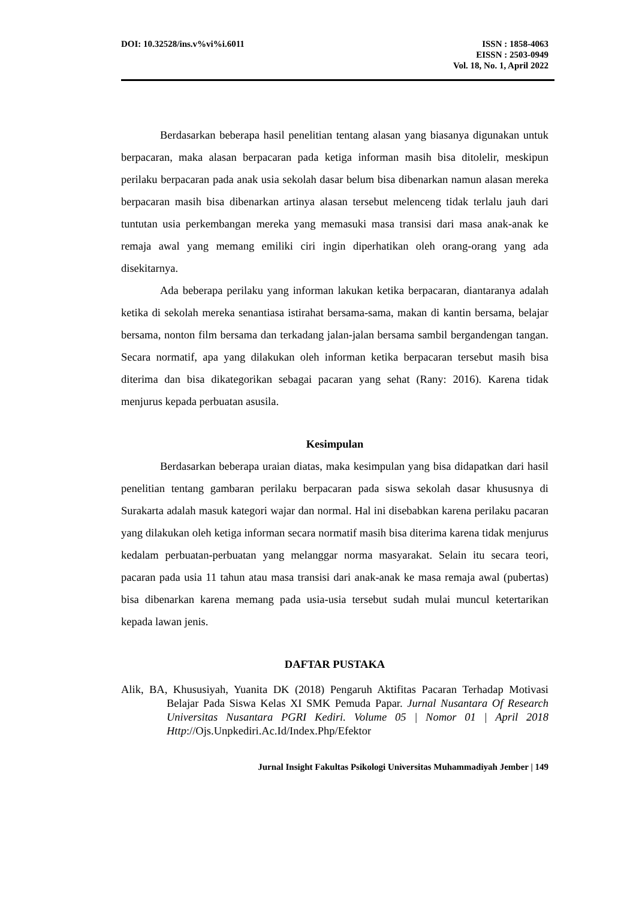DOI: 10.32528/ins.v%vi%i.6011 ISSN : 1858-4063
EISSN : 2503-0949
Vol. 18, No. 1, April 2022
Berdasarkan beberapa hasil penelitian tentang alasan yang biasanya digunakan untuk berpacaran, maka alasan berpacaran pada ketiga informan masih bisa ditolelir, meskipun perilaku berpacaran pada anak usia sekolah dasar belum bisa dibenarkan namun alasan mereka berpacaran masih bisa dibenarkan artinya alasan tersebut melenceng tidak terlalu jauh dari tuntutan usia perkembangan mereka yang memasuki masa transisi dari masa anak-anak ke remaja awal yang memang emiliki ciri ingin diperhatikan oleh orang-orang yang ada disekitarnya.
Ada beberapa perilaku yang informan lakukan ketika berpacaran, diantaranya adalah ketika di sekolah mereka senantiasa istirahat bersama-sama, makan di kantin bersama, belajar bersama, nonton film bersama dan terkadang jalan-jalan bersama sambil bergandengan tangan. Secara normatif, apa yang dilakukan oleh informan ketika berpacaran tersebut masih bisa diterima dan bisa dikategorikan sebagai pacaran yang sehat (Rany: 2016). Karena tidak menjurus kepada perbuatan asusila.
Kesimpulan
Berdasarkan beberapa uraian diatas, maka kesimpulan yang bisa didapatkan dari hasil penelitian tentang gambaran perilaku berpacaran pada siswa sekolah dasar khususnya di Surakarta adalah masuk kategori wajar dan normal. Hal ini disebabkan karena perilaku pacaran yang dilakukan oleh ketiga informan secara normatif masih bisa diterima karena tidak menjurus kedalam perbuatan-perbuatan yang melanggar norma masyarakat. Selain itu secara teori, pacaran pada usia 11 tahun atau masa transisi dari anak-anak ke masa remaja awal (pubertas) bisa dibenarkan karena memang pada usia-usia tersebut sudah mulai muncul ketertarikan kepada lawan jenis.
DAFTAR PUSTAKA
Alik, BA, Khususiyah, Yuanita DK (2018) Pengaruh Aktifitas Pacaran Terhadap Motivasi Belajar Pada Siswa Kelas XI SMK Pemuda Papar. Jurnal Nusantara Of Research Universitas Nusantara PGRI Kediri. Volume 05 | Nomor 01 | April 2018 Http://Ojs.Unpkediri.Ac.Id/Index.Php/Efektor
Jurnal Insight Fakultas Psikologi Universitas Muhammadiyah Jember | 149